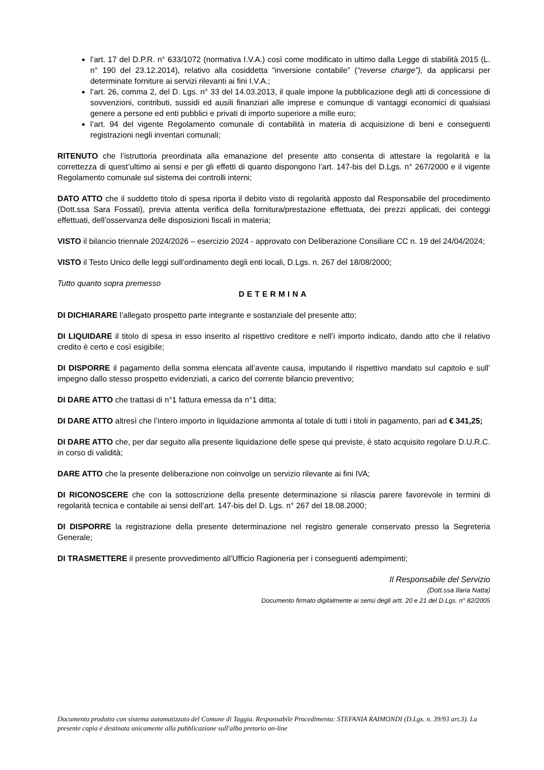l’art. 17 del D.P.R. n° 633/1072 (normativa I.V.A.) così come modificato in ultimo dalla Legge di stabilità 2015 (L. n° 190 del 23.12.2014), relativo alla cosiddetta “inversione contabile” (“reverse charge”), da applicarsi per determinate forniture ai servizi rilevanti ai fini I.V.A.;
l’art. 26, comma 2, del D. Lgs. n° 33 del 14.03.2013, il quale impone la pubblicazione degli atti di concessione di sovvenzioni, contributi, sussidi ed ausili finanziari alle imprese e comunque di vantaggi economici di qualsiasi genere a persone ed enti pubblici e privati di importo superiore a mille euro;
l’art. 94 del vigente Regolamento comunale di contabilità in materia di acquisizione di beni e conseguenti registrazioni negli inventari comunali;
RITENUTO che l’istruttoria preordinata alla emanazione del presente atto consenta di attestare la regolarità e la correttezza di quest’ultimo ai sensi e per gli effetti di quanto dispongono l’art. 147-bis del D.Lgs. n° 267/2000 e il vigente Regolamento comunale sul sistema dei controlli interni;
DATO ATTO che il suddetto titolo di spesa riporta il debito visto di regolarità apposto dal Responsabile del procedimento (Dott.ssa Sara Fossati), previa attenta verifica della fornitura/prestazione effettuata, dei prezzi applicati, dei conteggi effettuati, dell’osservanza delle disposizioni fiscali in materia;
VISTO il bilancio triennale 2024/2026 – esercizio 2024 - approvato con Deliberazione Consiliare CC n. 19 del 24/04/2024;
VISTO il Testo Unico delle leggi sull’ordinamento degli enti locali, D.Lgs. n. 267 del 18/08/2000;
Tutto quanto sopra premesso
DETERMINA
DI DICHIARARE l’allegato prospetto parte integrante e sostanziale del presente atto;
DI LIQUIDARE il titolo di spesa in esso inserito al rispettivo creditore e nell’i importo indicato, dando atto che il relativo credito è certo e così esigibile;
DI DISPORRE il pagamento della somma elencata all’avente causa, imputando il rispettivo mandato sul capitolo e sull’ impegno dallo stesso prospetto evidenziati, a carico del corrente bilancio preventivo;
DI DARE ATTO che trattasi di n°1 fattura emessa da n°1 ditta;
DI DARE ATTO altresì che l’intero importo in liquidazione ammonta al totale di tutti i titoli in pagamento, pari ad € 341,25;
DI DARE ATTO che, per dar seguito alla presente liquidazione delle spese qui previste, è stato acquisito regolare D.U.R.C. in corso di validità;
DARE ATTO che la presente deliberazione non coinvolge un servizio rilevante ai fini IVA;
DI RICONOSCERE che con la sottoscrizione della presente determinazione si rilascia parere favorevole in termini di regolarità tecnica e contabile ai sensi dell’art. 147-bis del D. Lgs. n° 267 del 18.08.2000;
DI DISPORRE la registrazione della presente determinazione nel registro generale conservato presso la Segreteria Generale;
DI TRASMETTERE il presente provvedimento all’Ufficio Ragioneria per i conseguenti adempimenti;
Il Responsabile del Servizio
(Dott.ssa Ilaria Natta)
Documento firmato digitalmente ai sensi degli artt. 20 e 21 del D.Lgs. n° 82/2005
Documento prodotto con sistema automatizzato del Comune di Taggia. Responsabile Procedimento: STEFANIA RAIMONDI (D.Lgs. n. 39/93 art.3). La presente copia è destinata unicamente alla pubblicazione sull'albo pretorio on-line